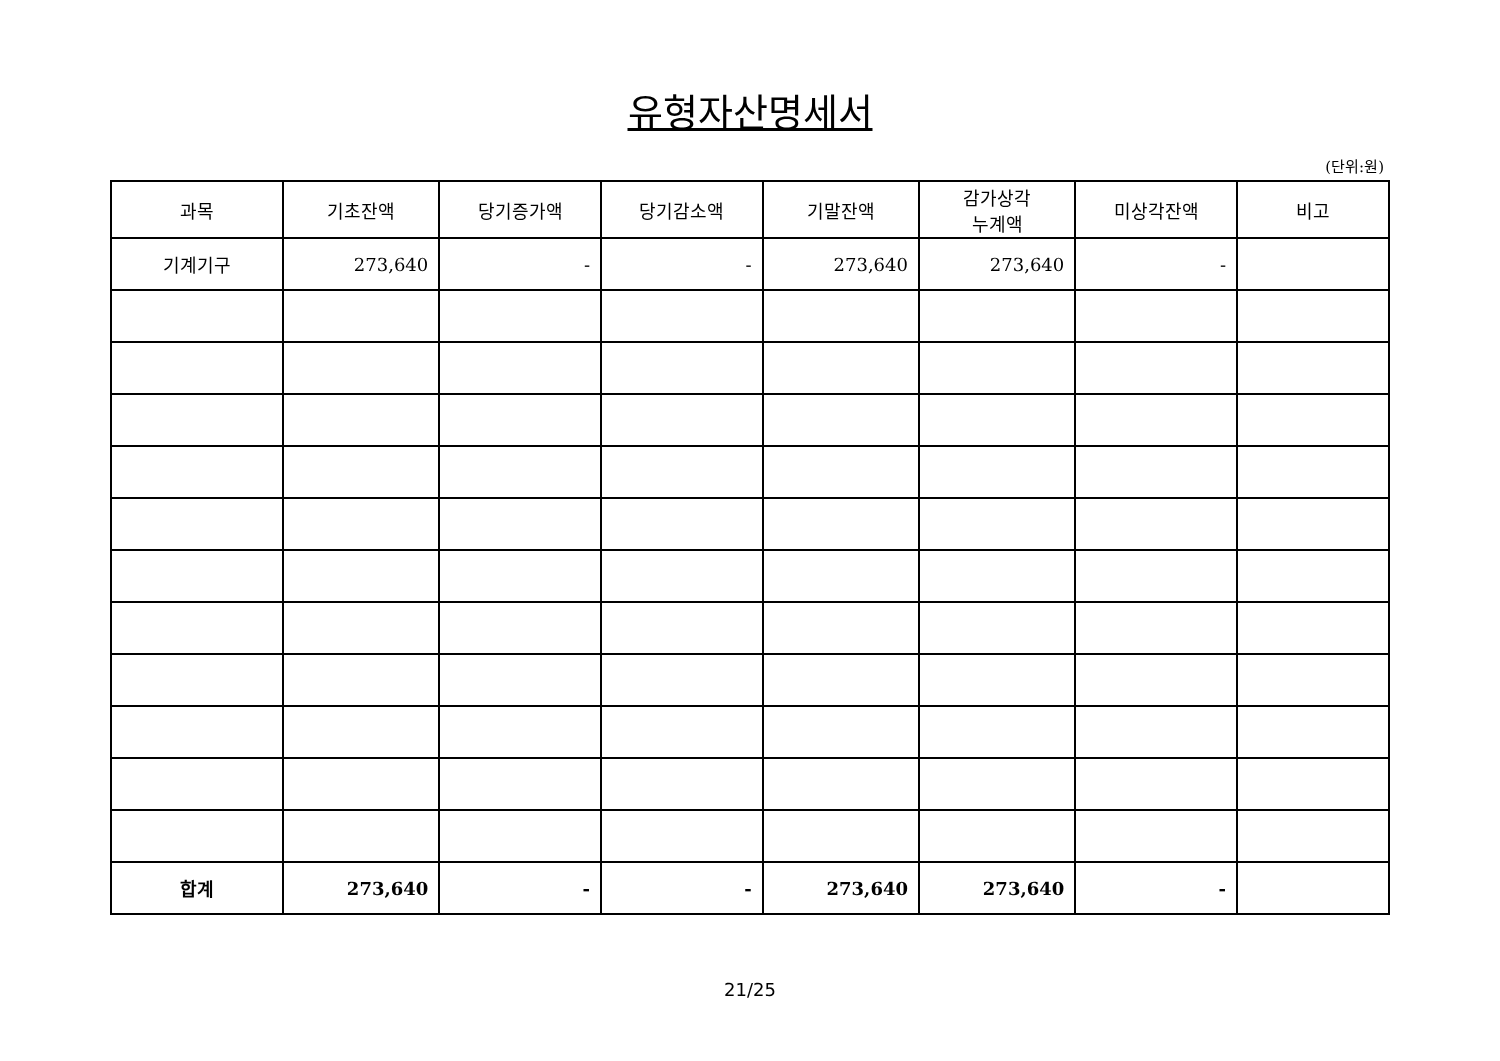유형자산명세서
(단위:원)
| 과목 | 기초잔액 | 당기증가액 | 당기감소액 | 기말잔액 | 감가상각 누계액 | 미상각잔액 | 비고 |
| --- | --- | --- | --- | --- | --- | --- | --- |
| 기계기구 | 273,640 | - | - | 273,640 | 273,640 | - | |
| 합계 | 273,640 | - | - | 273,640 | 273,640 | - | |
21/25